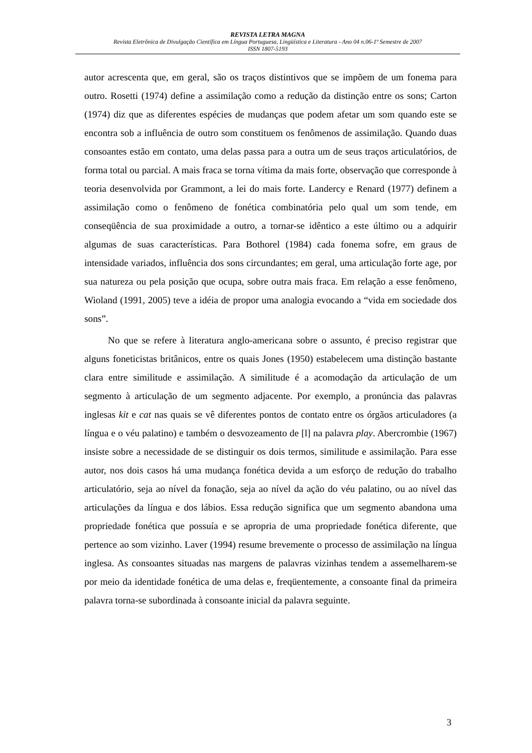REVISTA LETRA MAGNA
Revista Eletrônica de Divulgação Científica em Língua Portuguesa, Lingüística e Literatura - Ano 04 n.06-1º Semestre de 2007
ISSN 1807-5193
autor acrescenta que, em geral, são os traços distintivos que se impõem de um fonema para outro. Rosetti (1974) define a assimilação como a redução da distinção entre os sons; Carton (1974) diz que as diferentes espécies de mudanças que podem afetar um som quando este se encontra sob a influência de outro som constituem os fenômenos de assimilação. Quando duas consoantes estão em contato, uma delas passa para a outra um de seus traços articulatórios, de forma total ou parcial. A mais fraca se torna vítima da mais forte, observação que corresponde à teoria desenvolvida por Grammont, a lei do mais forte. Landercy e Renard (1977) definem a assimilação como o fenômeno de fonética combinatória pelo qual um som tende, em conseqüência de sua proximidade a outro, a tornar-se idêntico a este último ou a adquirir algumas de suas características. Para Bothorel (1984) cada fonema sofre, em graus de intensidade variados, influência dos sons circundantes; em geral, uma articulação forte age, por sua natureza ou pela posição que ocupa, sobre outra mais fraca. Em relação a esse fenômeno, Wioland (1991, 2005) teve a idéia de propor uma analogia evocando a “vida em sociedade dos sons”.
No que se refere à literatura anglo-americana sobre o assunto, é preciso registrar que alguns foneticistas britânicos, entre os quais Jones (1950) estabelecem uma distinção bastante clara entre similitude e assimilação. A similitude é a acomodação da articulação de um segmento à articulação de um segmento adjacente. Por exemplo, a pronúncia das palavras inglesas kit e cat nas quais se vê diferentes pontos de contato entre os órgãos articuladores (a língua e o véu palatino) e também o desvozeamento de [l] na palavra play. Abercrombie (1967) insiste sobre a necessidade de se distinguir os dois termos, similitude e assimilação. Para esse autor, nos dois casos há uma mudança fonética devida a um esforço de redução do trabalho articulatório, seja ao nível da fonação, seja ao nível da ação do véu palatino, ou ao nível das articulações da língua e dos lábios. Essa redução significa que um segmento abandona uma propriedade fonética que possuía e se apropria de uma propriedade fonética diferente, que pertence ao som vizinho. Laver (1994) resume brevemente o processo de assimilação na língua inglesa. As consoantes situadas nas margens de palavras vizinhas tendem a assemelharem-se por meio da identidade fonética de uma delas e, freqüentemente, a consoante final da primeira palavra torna-se subordinada à consoante inicial da palavra seguinte.
3